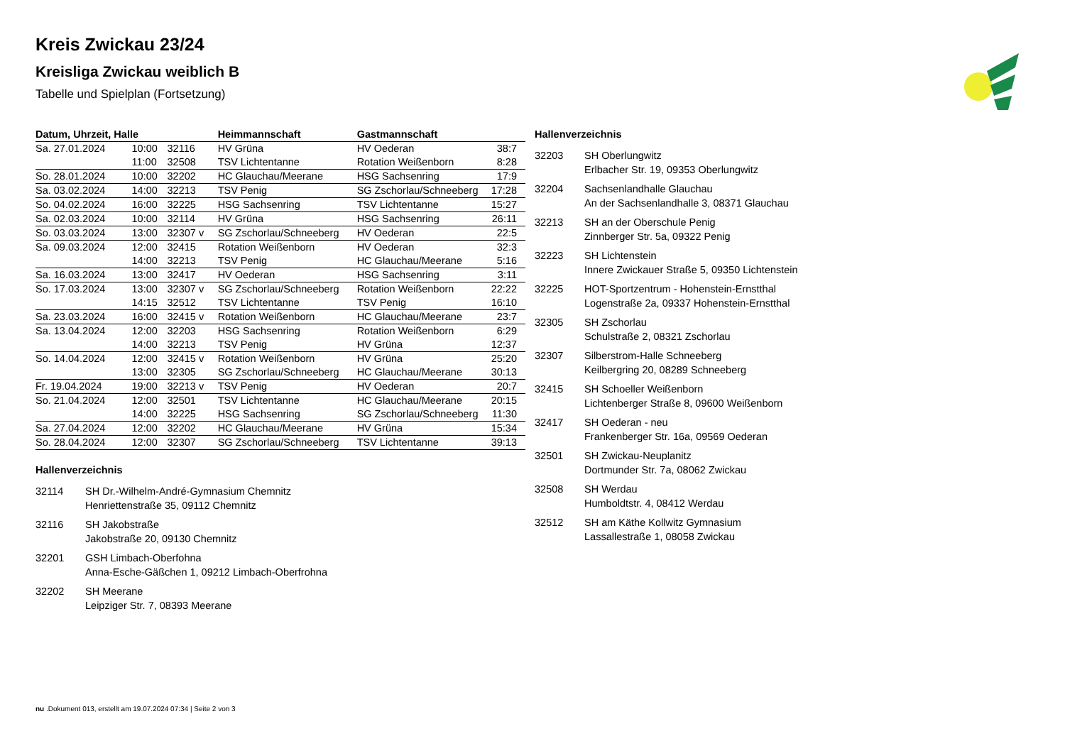Kreis Zwickau 23/24
Kreisliga Zwickau weiblich B
Tabelle und Spielplan (Fortsetzung)
| Datum, Uhrzeit, Halle | | | Heimmannschaft | Gastmannschaft | |
| --- | --- | --- | --- | --- | --- |
| Sa. 27.01.2024 | 10:00 | 32116 | HV Grüna | HV Oederan | 38:7 |
| | 11:00 | 32508 | TSV Lichtentanne | Rotation Weißenborn | 8:28 |
| So. 28.01.2024 | 10:00 | 32202 | HC Glauchau/Meerane | HSG Sachsenring | 17:9 |
| Sa. 03.02.2024 | 14:00 | 32213 | TSV Penig | SG Zschorlau/Schneeberg | 17:28 |
| So. 04.02.2024 | 16:00 | 32225 | HSG Sachsenring | TSV Lichtentanne | 15:27 |
| Sa. 02.03.2024 | 10:00 | 32114 | HV Grüna | HSG Sachsenring | 26:11 |
| So. 03.03.2024 | 13:00 | 32307 v | SG Zschorlau/Schneeberg | HV Oederan | 22:5 |
| Sa. 09.03.2024 | 12:00 | 32415 | Rotation Weißenborn | HV Oederan | 32:3 |
| | 14:00 | 32213 | TSV Penig | HC Glauchau/Meerane | 5:16 |
| Sa. 16.03.2024 | 13:00 | 32417 | HV Oederan | HSG Sachsenring | 3:11 |
| So. 17.03.2024 | 13:00 | 32307 v | SG Zschorlau/Schneeberg | Rotation Weißenborn | 22:22 |
| | 14:15 | 32512 | TSV Lichtentanne | TSV Penig | 16:10 |
| Sa. 23.03.2024 | 16:00 | 32415 v | Rotation Weißenborn | HC Glauchau/Meerane | 23:7 |
| Sa. 13.04.2024 | 12:00 | 32203 | HSG Sachsenring | Rotation Weißenborn | 6:29 |
| | 14:00 | 32213 | TSV Penig | HV Grüna | 12:37 |
| So. 14.04.2024 | 12:00 | 32415 v | Rotation Weißenborn | HV Grüna | 25:20 |
| | 13:00 | 32305 | SG Zschorlau/Schneeberg | HC Glauchau/Meerane | 30:13 |
| Fr. 19.04.2024 | 19:00 | 32213 v | TSV Penig | HV Oederan | 20:7 |
| So. 21.04.2024 | 12:00 | 32501 | TSV Lichtentanne | HC Glauchau/Meerane | 20:15 |
| | 14:00 | 32225 | HSG Sachsenring | SG Zschorlau/Schneeberg | 11:30 |
| Sa. 27.04.2024 | 12:00 | 32202 | HC Glauchau/Meerane | HV Grüna | 15:34 |
| So. 28.04.2024 | 12:00 | 32307 | SG Zschorlau/Schneeberg | TSV Lichtentanne | 39:13 |
Hallenverzeichnis
32114 SH Dr.-Wilhelm-André-Gymnasium Chemnitz
Henriettenstraße 35, 09112 Chemnitz
32116 SH Jakobstraße
Jakobstraße 20, 09130 Chemnitz
32201 GSH Limbach-Oberfohna
Anna-Esche-Gäßchen 1, 09212 Limbach-Oberfrohna
32202 SH Meerane
Leipziger Str. 7, 08393 Meerane
Hallenverzeichnis
32203 SH Oberlungwitz
Erlbacher Str. 19, 09353 Oberlungwitz
32204 Sachsenlandhalle Glauchau
An der Sachsenlandhalle 3, 08371 Glauchau
32213 SH an der Oberschule Penig
Zinnberger Str. 5a, 09322 Penig
32223 SH Lichtenstein
Innere Zwickauer Straße 5, 09350 Lichtenstein
32225 HOT-Sportzentrum - Hohenstein-Ernstthal
Logenstraße 2a, 09337 Hohenstein-Ernstthal
32305 SH Zschorlau
Schulstraße 2, 08321 Zschorlau
32307 Silberstrom-Halle Schneeberg
Keilbergring 20, 08289 Schneeberg
32415 SH Schoeller Weißenborn
Lichtenberger Straße 8, 09600 Weißenborn
32417 SH Oederan - neu
Frankenberger Str. 16a, 09569 Oederan
32501 SH Zwickau-Neuplanitz
Dortmunder Str. 7a, 08062 Zwickau
32508 SH Werdau
Humboldtstr. 4, 08412 Werdau
32512 SH am Käthe Kollwitz Gymnasium
Lassallestraße 1, 08058 Zwickau
nu .Dokument 013, erstellt am 19.07.2024 07:34 | Seite 2 von 3